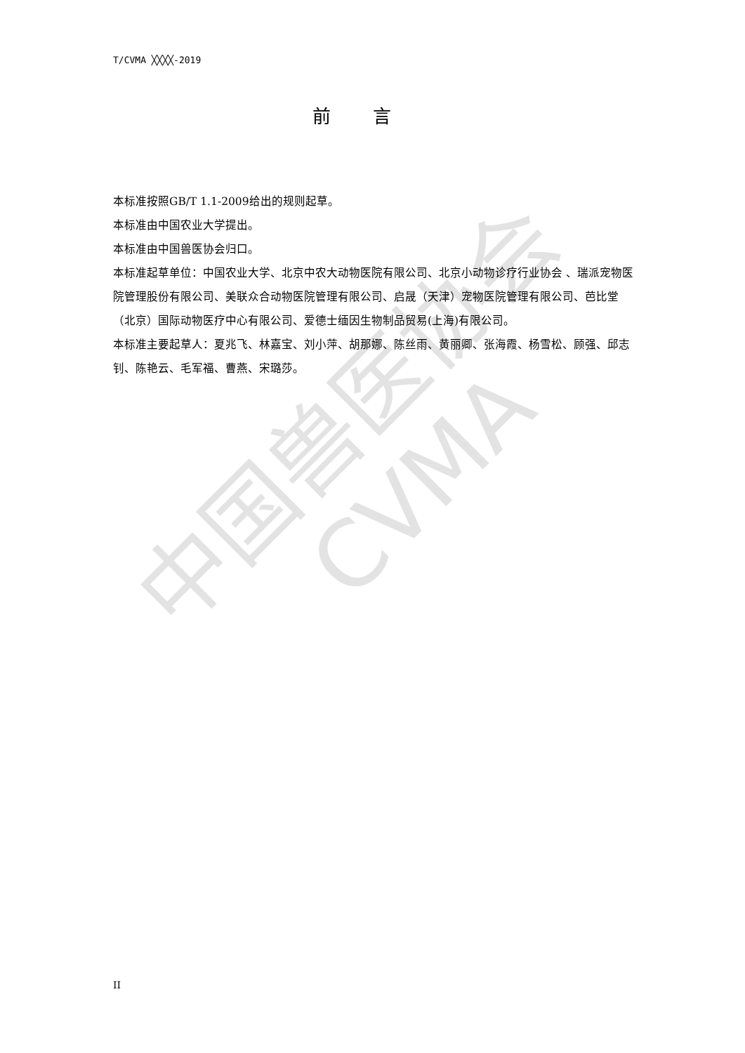中国兽医协会
CVMA
T/CVMA ╳╳╳╳-2019
前言
本标准按照GB/T 1.1-2009给出的规则起草。
本标准由中国农业大学提出。
本标准由中国兽医协会归口。
本标准起草单位：中国农业大学、北京中农大动物医院有限公司、北京小动物诊疗行业协会 、瑞派宠物医院管理股份有限公司、美联众合动物医院管理有限公司、启晟（天津）宠物医院管理有限公司、芭比堂（北京）国际动物医疗中心有限公司、爱德士缅因生物制品贸易(上海)有限公司。
本标准主要起草人：夏兆飞、林嘉宝、刘小萍、胡那娜、陈丝雨、黄丽卿、张海霞、杨雪松、顾强、邱志钊、陈艳云、毛军福、曹燕、宋璐莎。
II